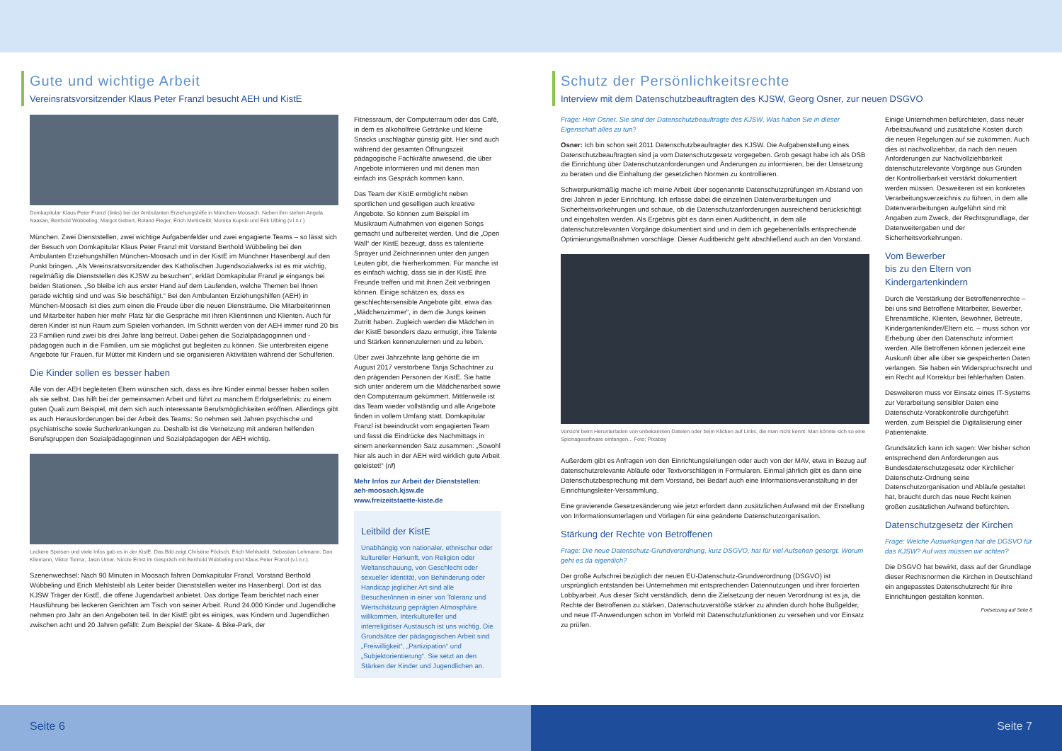Gute und wichtige Arbeit
Vereinsratsvorsitzender Klaus Peter Franzl besucht AEH und KistE
Domkapitular Klaus Peter Franzl (links) bei der Ambulanten Erziehungshilfe in München-Moosach. Neben ihm stehen Angela Naasan, Berthold Wübbeling, Margot Gebert, Roland Fieger, Erich Mehlsteibl, Monika Kupski und Erik Ulbing (v.l.n.r.)
München. Zwei Dienststellen, zwei wichtige Aufgabenfelder und zwei engagierte Teams – so lässt sich der Besuch von Domkapitular Klaus Peter Franzl mit Vorstand Berthold Wübbeling bei den Ambulanten Erziehungshilfen München-Moosach und in der KistE im Münchner Hasenbergl auf den Punkt bringen. „Als Vereinsratsvorsitzender des Katholischen Jugendsozialwerks ist es mir wichtig, regelmäßig die Dienststellen des KJSW zu besuchen“, erklärt Domkapitular Franzl je eingangs bei beiden Stationen. „So bleibe ich aus erster Hand auf dem Laufenden, welche Themen bei Ihnen gerade wichtig sind und was Sie beschäftigt.“ Bei den Ambulanten Erziehungshilfen (AEH) in München-Moosach ist dies zum einen die Freude über die neuen Diensträume. Die Mitarbeiterinnen und Mitarbeiter haben hier mehr Platz für die Gespräche mit ihren Klientinnen und Klienten. Auch für deren Kinder ist nun Raum zum Spielen vorhanden. Im Schnitt werden von der AEH immer rund 20 bis 23 Familien rund zwei bis drei Jahre lang betreut. Dabei gehen die Sozialpädagoginnen und -pädagogen auch in die Familien, um sie möglichst gut begleiten zu können. Sie unterbreiten eigene Angebote für Frauen, für Mütter mit Kindern und sie organisieren Aktivitäten während der Schulferien.
Die Kinder sollen es besser haben
Alle von der AEH begleiteten Eltern wünschen sich, dass es ihre Kinder einmal besser haben sollen als sie selbst. Das hilft bei der gemeinsamen Arbeit und führt zu manchem Erfolgserlebnis: zu einem guten Quali zum Beispiel, mit dem sich auch interessante Berufsmöglichkeiten eröffnen. Allerdings gibt es auch Herausforderungen bei der Arbeit des Teams: So nehmen seit Jahren psychische und psychiatrische sowie Sucherkrankungen zu. Deshalb ist die Vernetzung mit anderen helfenden Berufsgruppen den Sozialpädagoginnen und Sozialpädagogen der AEH wichtig.
Leckere Speisen und viele Infos gab es in der KistE. Das Bild zeigt Christine Födisch, Erich Mehlsteibl, Sebastian Lehmann, Dan Kliemann, Viktor Torma, Jasin Umar, Nicole Ernst im Gespräch mit Berthold Wübbeling und Klaus Peter Franzl (v.l.n.r.).
Szenenwechsel: Nach 90 Minuten in Moosach fahren Domkapitular Franzl, Vorstand Berthold Wübbeling und Erich Mehlsteibl als Leiter beider Dienststellen weiter ins Hasenbergl. Dort ist das KJSW Träger der KistE, die offene Jugendarbeit anbietet. Das dortige Team berichtet nach einer Hausführung bei leckeren Gerichten am Tisch von seiner Arbeit. Rund 24.000 Kinder und Jugendliche nehmen pro Jahr an den Angeboten teil. In der KistE gibt es einiges, was Kindern und Jugendlichen zwischen acht und 20 Jahren gefällt: Zum Beispiel der Skate- & Bike-Park, der
Fitnessraum, der Computerraum oder das Café, in dem es alkoholfreie Getränke und kleine Snacks unschlagbar günstig gibt. Hier sind auch während der gesamten Öffnungszeit pädagogische Fachkräfte anwesend, die über Angebote informieren und mit denen man einfach ins Gespräch kommen kann.
Das Team der KistE ermöglicht neben sportlichen und geselligen auch kreative Angebote. So können zum Beispiel im Musikraum Aufnahmen von eigenen Songs gemacht und aufbereitet werden. Und die „Open Wall“ der KistE bezeugt, dass es talentierte Sprayer und Zeichnerinnen unter den jungen Leuten gibt, die hierherkommen. Für manche ist es einfach wichtig, dass sie in der KistE ihre Freunde treffen und mit ihnen Zeit verbringen können. Einige schätzen es, dass es geschlechtersensible Angebote gibt, etwa das „Mädchenzimmer“, in dem die Jungs keinen Zutritt haben. Zugleich werden die Mädchen in der KistE besonders dazu ermutigt, ihre Talente und Stärken kennenzulernen und zu leben.
Über zwei Jahrzehnte lang gehörte die im August 2017 verstorbene Tanja Schachtner zu den prägenden Personen der KistE. Sie hatte sich unter anderem um die Mädchenarbeit sowie den Computerraum gekümmert. Mittlerweile ist das Team wieder vollständig und alle Angebote finden in vollem Umfang statt. Domkapitular Franzl ist beeindruckt vom engagierten Team und fasst die Eindrücke des Nachmittags in einem anerkennenden Satz zusammen: „Sowohl hier als auch in der AEH wird wirklich gute Arbeit geleistet!“ (rif)
Mehr Infos zur Arbeit der Dienststellen:
aeh-moosach.kjsw.de
www.freizeitstaette-kiste.de
Leitbild der KistE
Unabhängig von nationaler, ethnischer oder kultureller Herkunft, von Religion oder Weltanschauung, von Geschlecht oder sexueller Identität, von Behinderung oder Handicap jeglicher Art sind alle Besucher/innen in einer von Toleranz und Wertschätzung geprägten Atmosphäre willkommen. Interkultureller und interreligiöser Austausch ist uns wichtig. Die Grundsätze der pädagogischen Arbeit sind „Freiwilligkeit“, „Partizipation“ und „Subjektorientierung“. Sie setzt an den Stärken der Kinder und Jugendlichen an.
Schutz der Persönlichkeitsrechte
Interview mit dem Datenschutzbeauftragten des KJSW, Georg Osner, zur neuen DSGVO
Frage: Herr Osner, Sie sind der Datenschutzbeauftragte des KJSW. Was haben Sie in dieser Eigenschaft alles zu tun?
Osner: Ich bin schon seit 2011 Datenschutzbeauftragter des KJSW. Die Aufgabenstellung eines Datenschutzbeauftragten sind ja vom Datenschutzgesetz vorgegeben. Grob gesagt habe ich als DSB die Einrichtung über Datenschutzanforderungen und Änderungen zu informieren, bei der Umsetzung zu beraten und die Einhaltung der gesetzlichen Normen zu kontrollieren.
Schwerpunktmäßig mache ich meine Arbeit über sogenannte Datenschutzprüfungen im Abstand von drei Jahren in jeder Einrichtung. Ich erfasse dabei die einzelnen Datenverarbeitungen und Sicherheitsvorkehrungen und schaue, ob die Datenschutzanforderungen ausreichend berücksichtigt und eingehalten werden. Als Ergebnis gibt es dann einen Auditbericht, in dem alle datenschutzrelevanten Vorgänge dokumentiert sind und in dem ich gegebenenfalls entsprechende Optimierungsmaßnahmen vorschlage. Dieser Auditbericht geht abschließend auch an den Vorstand.
Vorsicht beim Herunterladen von unbekannten Dateien oder beim Klicken auf Links, die man nicht kennt. Man könnte sich so eine Spionagesoftware einfangen... Foto: Pixabay
Außerdem gibt es Anfragen von den Einrichtungsleitungen oder auch von der MAV, etwa in Bezug auf datenschutzrelevante Abläufe oder Textvorschlägen in Formularen. Einmal jährlich gibt es dann eine Datenschutzbesprechung mit dem Vorstand, bei Bedarf auch eine Informationsveranstaltung in der Einrichtungsleiter-Versammlung.
Eine gravierende Gesetzesänderung wie jetzt erfordert dann zusätzlichen Aufwand mit der Erstellung von Informationsunterlagen und Vorlagen für eine geänderte Datenschutzorganisation.
Stärkung der Rechte von Betroffenen
Frage: Die neue Datenschutz-Grundverordnung, kurz DSGVO, hat für viel Aufsehen gesorgt. Worum geht es da eigentlich?
Der große Aufschrei bezüglich der neuen EU-Datenschutz-Grundverordnung (DSGVO) ist ursprünglich entstanden bei Unternehmen mit entsprechenden Datennutzungen und ihrer forcierten Lobbyarbeit. Aus dieser Sicht verständlich, denn die Zielsetzung der neuen Verordnung ist es ja, die Rechte der Betroffenen zu stärken, Datenschutzverstöße stärker zu ahnden durch hohe Bußgelder, und neue IT-Anwendungen schon im Vorfeld mit Datenschutzfunktionen zu versehen und vor Einsatz zu prüfen.
Einige Unternehmen befürchteten, dass neuer Arbeitsaufwand und zusätzliche Kosten durch die neuen Regelungen auf sie zukommen. Auch dies ist nachvollziehbar, da nach den neuen Anforderungen zur Nachvollziehbarkeit datenschutzrelevante Vorgänge aus Gründen der Kontrollierbarkeit verstärkt dokumentiert werden müssen. Desweiteren ist ein konkretes Verarbeitungsverzeichnis zu führen, in dem alle Datenverarbeitungen aufgeführt sind mit Angaben zum Zweck, der Rechtsgrundlage, der Datenweitergaben und der Sicherheitsvorkehrungen.
Vom Bewerber
bis zu den Eltern von Kindergartenkindern
Durch die Verstärkung der Betroffenenrechte – bei uns sind Betroffene Mitarbeiter, Bewerber, Ehrenamtliche, Klienten, Bewohner, Betreute, Kindergartenkinder/Eltern etc. – muss schon vor Erhebung über den Datenschutz informiert werden. Alle Betroffenen können jederzeit eine Auskunft über alle über sie gespeicherten Daten verlangen. Sie haben ein Widerspruchsrecht und ein Recht auf Korrektur bei fehlerhaften Daten.
Desweiteren muss vor Einsatz eines IT-Systems zur Verarbeitung sensibler Daten eine Datenschutz-Vorabkontrolle durchgeführt werden, zum Beispiel die Digitalisierung einer Patientenakte.
Grundsätzlich kann ich sagen: Wer bisher schon entsprechend den Anforderungen aus Bundesdatenschutzgesetz oder Kirchlicher Datenschutz-Ordnung seine Datenschutzorganisation und Abläufe gestaltet hat, braucht durch das neue Recht keinen großen zusätzlichen Aufwand befürchten.
Datenschutzgesetz der Kirchen
Frage: Welche Auswirkungen hat die DGSVO für das KJSW? Auf was müssen wir achten?
Die DSGVO hat bewirkt, dass auf der Grundlage dieser Rechtsnormen die Kirchen in Deutschland ein angepasstes Datenschutzrecht für ihre Einrichtungen gestalten konnten.
Fortsetzung auf Seite 8
Seite 6 Seite 7